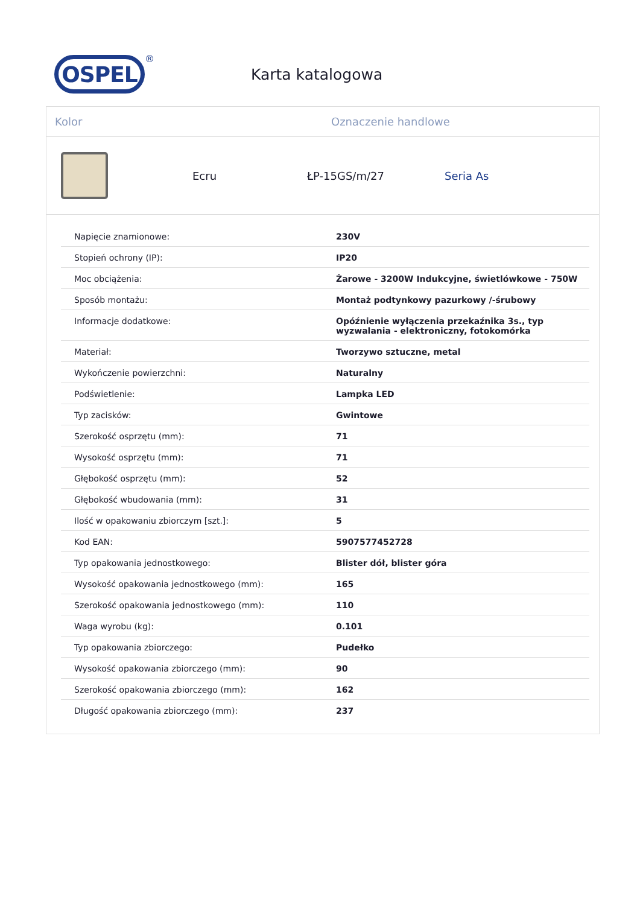OSPEL
®
Karta katalogowa
Kolor Oznaczenie handlowe
Ecru ŁP-15GS/m/27 Seria As
| Napięcie znamionowe: | 230V |
| Stopień ochrony (IP): | IP20 |
| Moc obciążenia: | Żarowe - 3200W Indukcyjne, świetlówkowe - 750W |
| Sposób montażu: | Montaż podtynkowy pazurkowy /-śrubowy |
| Informacje dodatkowe: | Opóźnienie wyłączenia przekaźnika 3s., typ wyzwalania - elektroniczny, fotokomórka |
| Materiał: | Tworzywo sztuczne, metal |
| Wykończenie powierzchni: | Naturalny |
| Podświetlenie: | Lampka LED |
| Typ zacisków: | Gwintowe |
| Szerokość osprzętu (mm): | 71 |
| Wysokość osprzętu (mm): | 71 |
| Głębokość osprzętu (mm): | 52 |
| Głębokość wbudowania (mm): | 31 |
| Ilość w opakowaniu zbiorczym [szt.]: | 5 |
| Kod EAN: | 5907577452728 |
| Typ opakowania jednostkowego: | Blister dół, blister góra |
| Wysokość opakowania jednostkowego (mm): | 165 |
| Szerokość opakowania jednostkowego (mm): | 110 |
| Waga wyrobu (kg): | 0.101 |
| Typ opakowania zbiorczego: | Pudełko |
| Wysokość opakowania zbiorczego (mm): | 90 |
| Szerokość opakowania zbiorczego (mm): | 162 |
| Długość opakowania zbiorczego (mm): | 237 |